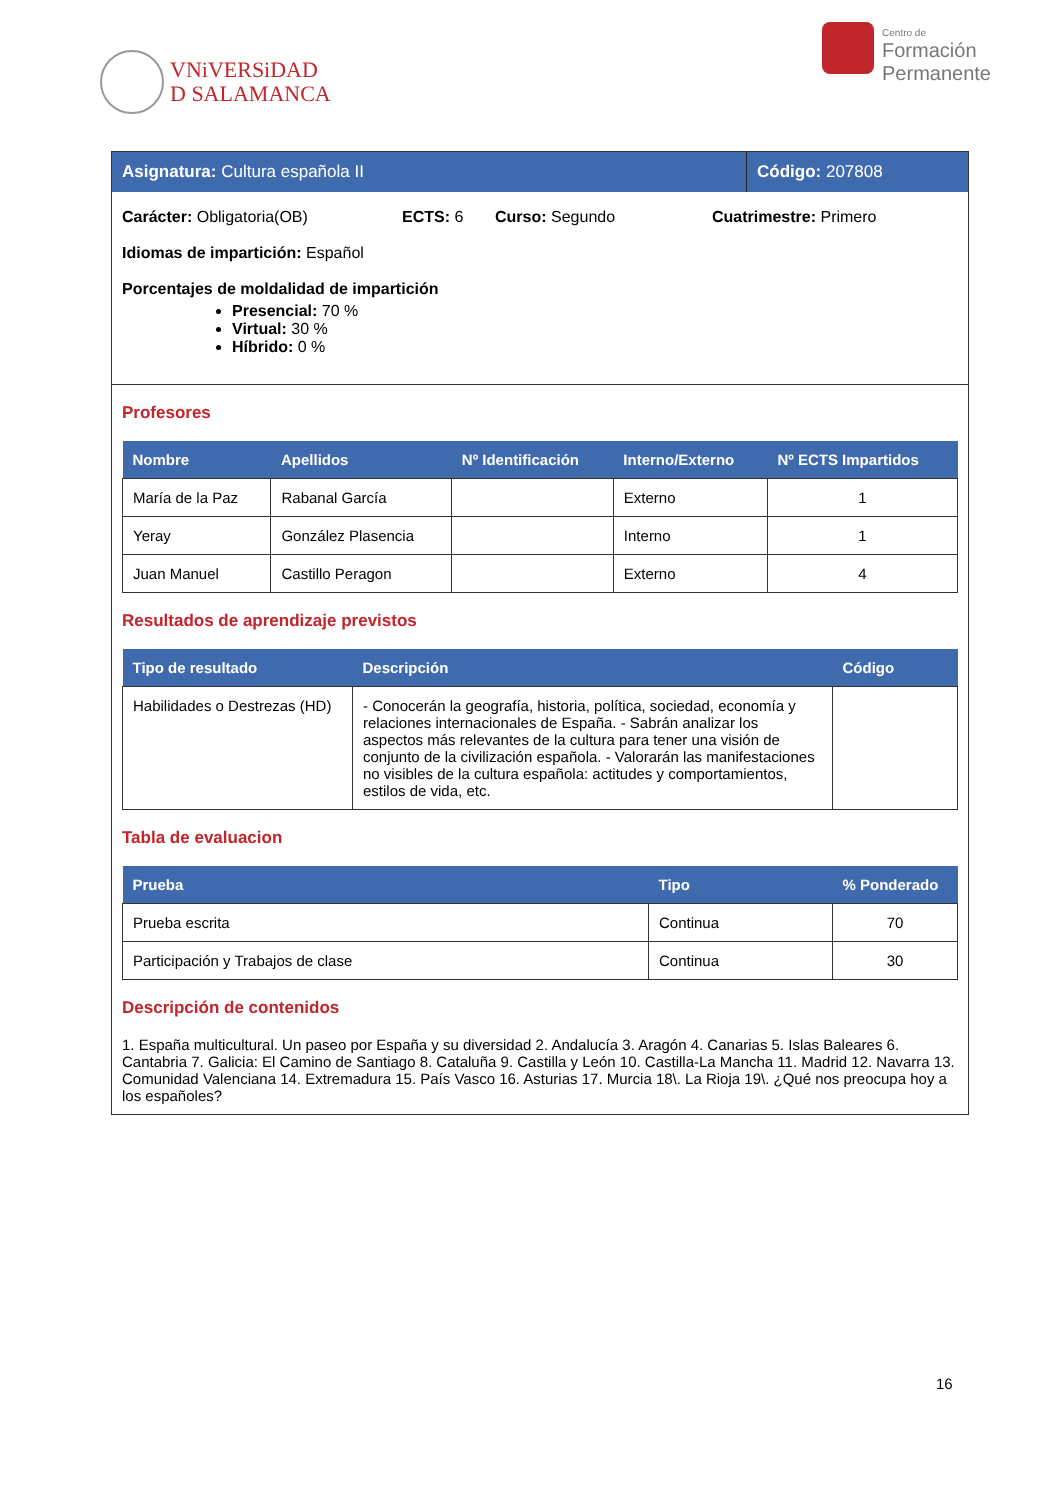VNiVERSiDAD
D SALAMANCA
Centro de
Formación
Permanente
Asignatura: Cultura española II Código: 207808
Carácter: Obligatoria(OB) ECTS: 6 Curso: Segundo Cuatrimestre: Primero
Idiomas de impartición: Español
Porcentajes de moldalidad de impartición
Presencial: 70 %
Virtual: 30 %
Híbrido: 0 %
Profesores
| Nombre | Apellidos | Nº Identificación | Interno/Externo | Nº ECTS Impartidos |
| --- | --- | --- | --- | --- |
| María de la Paz | Rabanal García | | Externo | 1 |
| Yeray | González Plasencia | | Interno | 1 |
| Juan Manuel | Castillo Peragon | | Externo | 4 |
Resultados de aprendizaje previstos
| Tipo de resultado | Descripción | Código |
| --- | --- | --- |
| Habilidades o Destrezas (HD) | - Conocerán la geografía, historia, política, sociedad, economía y relaciones internacionales de España. - Sabrán analizar los aspectos más relevantes de la cultura para tener una visión de conjunto de la civilización española. - Valorarán las manifestaciones no visibles de la cultura española: actitudes y comportamientos, estilos de vida, etc. | |
Tabla de evaluacion
| Prueba | Tipo | % Ponderado |
| --- | --- | --- |
| Prueba escrita | Continua | 70 |
| Participación y Trabajos de clase | Continua | 30 |
Descripción de contenidos
1. España multicultural. Un paseo por España y su diversidad 2. Andalucía 3. Aragón 4. Canarias 5. Islas Baleares 6. Cantabria 7. Galicia: El Camino de Santiago 8. Cataluña 9. Castilla y León 10. Castilla-La Mancha 11. Madrid 12. Navarra 13. Comunidad Valenciana 14. Extremadura 15. País Vasco 16. Asturias 17. Murcia 18\. La Rioja 19\. ¿Qué nos preocupa hoy a los españoles?
16